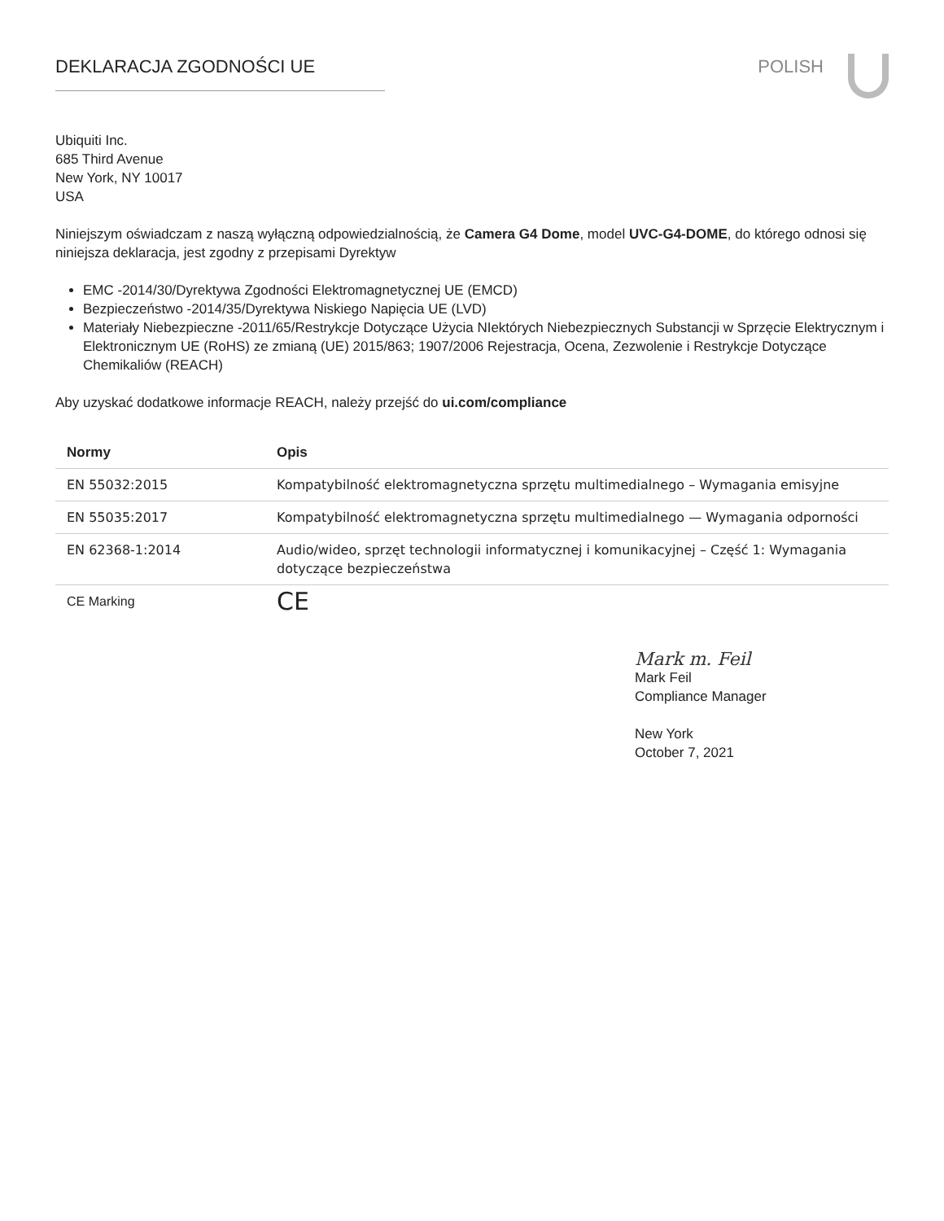DEKLARACJA ZGODNOŚCI UE POLISH
Ubiquiti Inc.
685 Third Avenue
New York, NY 10017
USA
Niniejszym oświadczam z naszą wyłączną odpowiedzialnością, że Camera G4 Dome, model UVC-G4-DOME, do którego odnosi się niniejsza deklaracja, jest zgodny z przepisami Dyrektyw
EMC -2014/30/Dyrektywa Zgodności Elektromagnetycznej UE (EMCD)
Bezpieczeństwo -2014/35/Dyrektywa Niskiego Napięcia UE (LVD)
Materiały Niebezpieczne -2011/65/Restrykcje Dotyczące Użycia NIektórych Niebezpiecznych Substancji w Sprzęcie Elektrycznym i Elektronicznym UE (RoHS) ze zmianą (UE) 2015/863; 1907/2006 Rejestracja, Ocena, Zezwolenie i Restrykcje Dotyczące Chemikaliów (REACH)
Aby uzyskać dodatkowe informacje REACH, należy przejść do ui.com/compliance
| Normy | Opis |
| --- | --- |
| EN 55032:2015 | Kompatybilność elektromagnetyczna sprzętu multimedialnego – Wymagania emisyjne |
| EN 55035:2017 | Kompatybilność elektromagnetyczna sprzętu multimedialnego — Wymagania odporności |
| EN 62368-1:2014 | Audio/wideo, sprzęt technologii informatycznej i komunikacyjnej – Część 1: Wymagania dotyczące bezpieczeństwa |
| CE Marking | CE |
Mark m. Feil
Mark Feil
Compliance Manager
New York
October 7, 2021